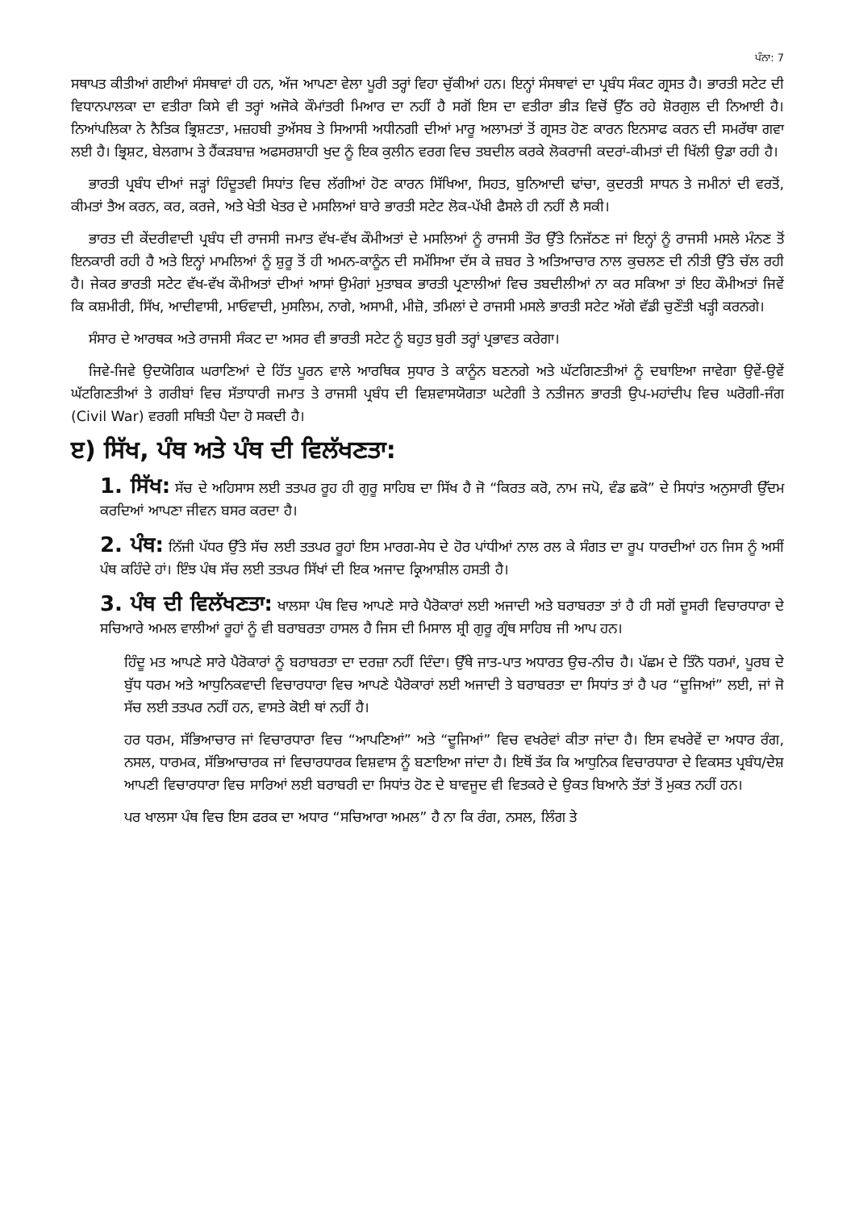ਪੰਨਾ: 7
ਸਥਾਪਤ ਕੀਤੀਆਂ ਗਈਆਂ ਸੰਸਥਾਵਾਂ ਹੀ ਹਨ, ਅੱਜ ਆਪਣਾ ਵੇਲਾ ਪੂਰੀ ਤਰ੍ਹਾਂ ਵਿਹਾ ਚੁੱਕੀਆਂ ਹਨ। ਇਨ੍ਹਾਂ ਸੰਸਥਾਵਾਂ ਦਾ ਪ੍ਰਬੰਧ ਸੰਕਟ ਗ੍ਰਸਤ ਹੈ। ਭਾਰਤੀ ਸਟੇਟ ਦੀ ਵਿਧਾਨਪਾਲਕਾ ਦਾ ਵਤੀਰਾ ਕਿਸੇ ਵੀ ਤਰ੍ਹਾਂ ਅਜੋਕੇ ਕੌਮਾਂਤਰੀ ਮਿਆਰ ਦਾ ਨਹੀਂ ਹੈ ਸਗੋਂ ਇਸ ਦਾ ਵਤੀਰਾ ਭੀੜ ਵਿਚੋਂ ਉੱਠ ਰਹੇ ਸ਼ੋਰਗੁਲ ਦੀ ਨਿਆਈ ਹੈ। ਨਿਆਂਪਲਿਕਾ ਨੇ ਨੈਤਿਕ ਭ੍ਰਿਸ਼ਟਤਾ, ਮਜ਼ਹਬੀ ਤੁਅੱਸਬ ਤੇ ਸਿਆਸੀ ਅਧੀਨਗੀ ਦੀਆਂ ਮਾਰੂ ਅਲਾਮਤਾਂ ਤੋਂ ਗ੍ਰਸਤ ਹੋਣ ਕਾਰਨ ਇਨਸਾਫ ਕਰਨ ਦੀ ਸਮਰੱਥਾ ਗਵਾ ਲਈ ਹੈ। ਭ੍ਰਿਸ਼ਟ, ਬੇਲਗਾਮ ਤੇ ਹੈਂਕੜਬਾਜ਼ ਅਫਸਰਸ਼ਾਹੀ ਖੁਦ ਨੂੰ ਇਕ ਕੁਲੀਨ ਵਰਗ ਵਿਚ ਤਬਦੀਲ ਕਰਕੇ ਲੋਕਰਾਜੀ ਕਦਰਾਂ-ਕੀਮਤਾਂ ਦੀ ਖਿੱਲੀ ਉਡਾ ਰਹੀ ਹੈ।
ਭਾਰਤੀ ਪ੍ਰਬੰਧ ਦੀਆਂ ਜੜ੍ਹਾਂ ਹਿੰਦੂਤਵੀ ਸਿਧਾਂਤ ਵਿਚ ਲੱਗੀਆਂ ਹੋਣ ਕਾਰਨ ਸਿੱਖਿਆ, ਸਿਹਤ, ਬੁਨਿਆਦੀ ਢਾਂਚਾ, ਕੁਦਰਤੀ ਸਾਧਨ ਤੇ ਜਮੀਨਾਂ ਦੀ ਵਰਤੋਂ, ਕੀਮਤਾਂ ਤੈਅ ਕਰਨ, ਕਰ, ਕਰਜੇ, ਅਤੇ ਖੇਤੀ ਖੇਤਰ ਦੇ ਮਸਲਿਆਂ ਬਾਰੇ ਭਾਰਤੀ ਸਟੇਟ ਲੋਕ-ਪੱਖੀ ਫੈਸਲੇ ਹੀ ਨਹੀਂ ਲੈ ਸਕੀ।
ਭਾਰਤ ਦੀ ਕੇਂਦਰੀਵਾਦੀ ਪ੍ਰਬੰਧ ਦੀ ਰਾਜਸੀ ਜਮਾਤ ਵੱਖ-ਵੱਖ ਕੌਮੀਅਤਾਂ ਦੇ ਮਸਲਿਆਂ ਨੂੰ ਰਾਜਸੀ ਤੌਰ ਉੱਤੇ ਨਿਜੱਠਣ ਜਾਂ ਇਨ੍ਹਾਂ ਨੂੰ ਰਾਜਸੀ ਮਸਲੇ ਮੰਨਣ ਤੋਂ ਇਨਕਾਰੀ ਰਹੀ ਹੈ ਅਤੇ ਇਨ੍ਹਾਂ ਮਾਮਲਿਆਂ ਨੂੰ ਸ਼ੁਰੂ ਤੋਂ ਹੀ ਅਮਨ-ਕਾਨੂੰਨ ਦੀ ਸਮੱਸਿਆ ਦੱਸ ਕੇ ਜ਼ਬਰ ਤੇ ਅਤਿਆਚਾਰ ਨਾਲ ਕੁਚਲਣ ਦੀ ਨੀਤੀ ਉੱਤੇ ਚੱਲ ਰਹੀ ਹੈ। ਜੇਕਰ ਭਾਰਤੀ ਸਟੇਟ ਵੱਖ-ਵੱਖ ਕੌਮੀਅਤਾਂ ਦੀਆਂ ਆਸਾਂ ਉਮੰਗਾਂ ਮੁਤਾਬਕ ਭਾਰਤੀ ਪ੍ਰਣਾਲੀਆਂ ਵਿਚ ਤਬਦੀਲੀਆਂ ਨਾ ਕਰ ਸਕਿਆ ਤਾਂ ਇਹ ਕੌਮੀਅਤਾਂ ਜਿਵੇਂ ਕਿ ਕਸ਼ਮੀਰੀ, ਸਿੱਖ, ਆਦੀਵਾਸੀ, ਮਾਓਵਾਦੀ, ਮੁਸਲਿਮ, ਨਾਗੇ, ਅਸਾਮੀ, ਮੀਜ਼ੋ, ਤਮਿਲਾਂ ਦੇ ਰਾਜਸੀ ਮਸਲੇ ਭਾਰਤੀ ਸਟੇਟ ਅੱਗੇ ਵੱਡੀ ਚੁਣੌਤੀ ਖੜ੍ਹੀ ਕਰਨਗੇ।
ਸੰਸਾਰ ਦੇ ਆਰਥਕ ਅਤੇ ਰਾਜਸੀ ਸੰਕਟ ਦਾ ਅਸਰ ਵੀ ਭਾਰਤੀ ਸਟੇਟ ਨੂੰ ਬਹੁਤ ਬੁਰੀ ਤਰ੍ਹਾਂ ਪ੍ਰਭਾਵਤ ਕਰੇਗਾ।
ਜਿਵੇ-ਜਿਵੇ ਉਦਯੋਗਿਕ ਘਰਾਣਿਆਂ ਦੇ ਹਿੱਤ ਪੂਰਨ ਵਾਲੇ ਆਰਥਿਕ ਸੁਧਾਰ ਤੇ ਕਾਨੂੰਨ ਬਣਨਗੇ ਅਤੇ ਘੱਟਗਿਣਤੀਆਂ ਨੂੰ ਦਬਾਇਆ ਜਾਵੇਗਾ ਉਵੇਂ-ਉਵੇਂ ਘੱਟਗਿਣਤੀਆਂ ਤੇ ਗਰੀਬਾਂ ਵਿਚ ਸੱਤਾਧਾਰੀ ਜਮਾਤ ਤੇ ਰਾਜਸੀ ਪ੍ਰਬੰਧ ਦੀ ਵਿਸ਼ਵਾਸਯੋਗਤਾ ਘਟੇਗੀ ਤੇ ਨਤੀਜਨ ਭਾਰਤੀ ਉਪ-ਮਹਾਂਦੀਪ ਵਿਚ ਘਰੋਗੀ-ਜੰਗ (Civil War) ਵਰਗੀ ਸਥਿਤੀ ਪੈਦਾ ਹੋ ਸਕਦੀ ਹੈ।
ੲ) ਸਿੱਖ, ਪੰਥ ਅਤੇ ਪੰਥ ਦੀ ਵਿਲੱਖਣਤਾ:
1. ਸਿੱਖ: ਸੱਚ ਦੇ ਅਹਿਸਾਸ ਲਈ ਤਤਪਰ ਰੂਹ ਹੀ ਗੁਰੂ ਸਾਹਿਬ ਦਾ ਸਿੱਖ ਹੈ ਜੋ “ਕਿਰਤ ਕਰੋ, ਨਾਮ ਜਪੋ, ਵੰਡ ਛਕੋ” ਦੇ ਸਿਧਾਂਤ ਅਨੁਸਾਰੀ ਉੱਦਮ ਕਰਦਿਆਂ ਆਪਣਾ ਜੀਵਨ ਬਸਰ ਕਰਦਾ ਹੈ।
2. ਪੰਥ: ਨਿੱਜੀ ਪੱਧਰ ਉੱਤੇ ਸੱਚ ਲਈ ਤਤਪਰ ਰੂਹਾਂ ਇਸ ਮਾਰਗ-ਸੇਧ ਦੇ ਹੋਰ ਪਾਂਧੀਆਂ ਨਾਲ ਰਲ ਕੇ ਸੰਗਤ ਦਾ ਰੂਪ ਧਾਰਦੀਆਂ ਹਨ ਜਿਸ ਨੂੰ ਅਸੀਂ ਪੰਥ ਕਹਿੰਦੇ ਹਾਂ। ਇੰਝ ਪੰਥ ਸੱਚ ਲਈ ਤਤਪਰ ਸਿੱਖਾਂ ਦੀ ਇਕ ਅਜਾਦ ਕ੍ਰਿਆਸ਼ੀਲ ਹਸਤੀ ਹੈ।
3. ਪੰਥ ਦੀ ਵਿਲੱਖਣਤਾ: ਖਾਲਸਾ ਪੰਥ ਵਿਚ ਆਪਣੇ ਸਾਰੇ ਪੈਰੋਕਾਰਾਂ ਲਈ ਅਜਾਦੀ ਅਤੇ ਬਰਾਬਰਤਾ ਤਾਂ ਹੈ ਹੀ ਸਗੋਂ ਦੂਸਰੀ ਵਿਚਾਰਧਾਰਾ ਦੇ ਸਚਿਆਰੇ ਅਮਲ ਵਾਲੀਆਂ ਰੂਹਾਂ ਨੂੰ ਵੀ ਬਰਾਬਰਤਾ ਹਾਸਲ ਹੈ ਜਿਸ ਦੀ ਮਿਸਾਲ ਸ਼੍ਰੀ ਗੁਰੂ ਗ੍ਰੰਥ ਸਾਹਿਬ ਜੀ ਆਪ ਹਨ।
ਹਿੰਦੂ ਮਤ ਆਪਣੇ ਸਾਰੇ ਪੈਰੋਕਾਰਾਂ ਨੂੰ ਬਰਾਬਰਤਾ ਦਾ ਦਰਜ਼ਾ ਨਹੀਂ ਦਿੰਦਾ। ਉੱਥੇ ਜਾਤ-ਪਾਤ ਅਧਾਰਤ ਉਚ-ਨੀਚ ਹੈ। ਪੱਛਮ ਦੇ ਤਿੰਨੋ ਧਰਮਾਂ, ਪੂਰਬ ਦੇ ਬੁੱਧ ਧਰਮ ਅਤੇ ਆਧੁਨਿਕਵਾਦੀ ਵਿਚਾਰਧਾਰਾ ਵਿਚ ਆਪਣੇ ਪੈਰੋਕਾਰਾਂ ਲਈ ਅਜਾਦੀ ਤੇ ਬਰਾਬਰਤਾ ਦਾ ਸਿਧਾਂਤ ਤਾਂ ਹੈ ਪਰ “ਦੂਜਿਆਂ” ਲਈ, ਜਾਂ ਜੋ ਸੱਚ ਲਈ ਤਤਪਰ ਨਹੀਂ ਹਨ, ਵਾਸਤੇ ਕੋਈ ਥਾਂ ਨਹੀਂ ਹੈ।
ਹਰ ਧਰਮ, ਸੱਭਿਆਚਾਰ ਜਾਂ ਵਿਚਾਰਧਾਰਾ ਵਿਚ “ਆਪਣਿਆਂ” ਅਤੇ “ਦੂਜਿਆਂ” ਵਿਚ ਵਖਰੇਵਾਂ ਕੀਤਾ ਜਾਂਦਾ ਹੈ। ਇਸ ਵਖਰੇਵੇਂ ਦਾ ਅਧਾਰ ਰੰਗ, ਨਸਲ, ਧਾਰਮਕ, ਸੱਭਿਆਚਾਰਕ ਜਾਂ ਵਿਚਾਰਧਾਰਕ ਵਿਸ਼ਵਾਸ ਨੂੰ ਬਣਾਇਆ ਜਾਂਦਾ ਹੈ। ਇਥੋਂ ਤੱਕ ਕਿ ਆਧੁਨਿਕ ਵਿਚਾਰਧਾਰਾ ਦੇ ਵਿਕਸਤ ਪ੍ਰਬੰਧ/ਦੇਸ਼ ਆਪਣੀ ਵਿਚਾਰਧਾਰਾ ਵਿਚ ਸਾਰਿਆਂ ਲਈ ਬਰਾਬਰੀ ਦਾ ਸਿਧਾਂਤ ਹੋਣ ਦੇ ਬਾਵਜੂਦ ਵੀ ਵਿਤਕਰੇ ਦੇ ਉਕਤ ਬਿਆਨੇ ਤੱਤਾਂ ਤੋਂ ਮੁਕਤ ਨਹੀਂ ਹਨ।
ਪਰ ਖਾਲਸਾ ਪੰਥ ਵਿਚ ਇਸ ਫਰਕ ਦਾ ਅਧਾਰ “ਸਚਿਆਰਾ ਅਮਲ” ਹੈ ਨਾ ਕਿ ਰੰਗ, ਨਸਲ, ਲਿੰਗ ਤੇ